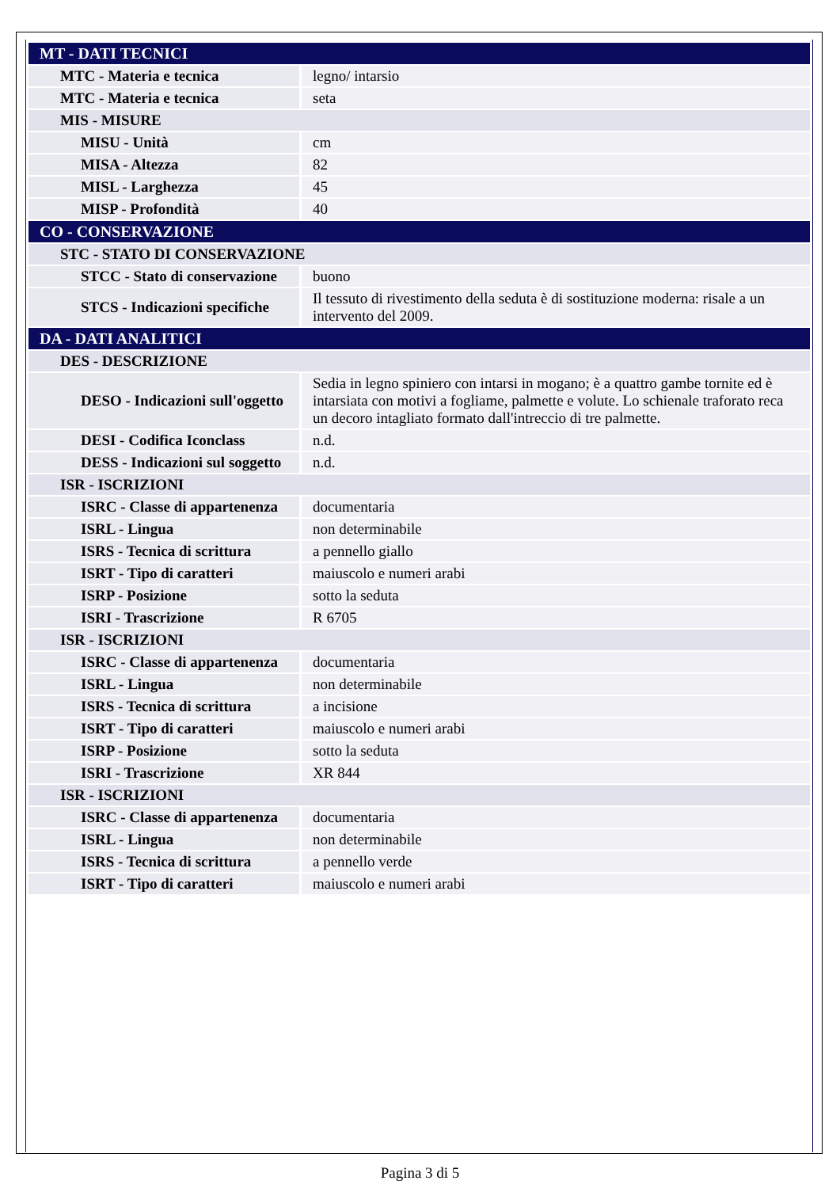| MT - DATI TECNICI | |
| MTC - Materia e tecnica | legno/ intarsio |
| MTC - Materia e tecnica | seta |
| MIS - MISURE | |
| MISU - Unità | cm |
| MISA - Altezza | 82 |
| MISL - Larghezza | 45 |
| MISP - Profondità | 40 |
| CO - CONSERVAZIONE | |
| STC - STATO DI CONSERVAZIONE | |
| STCC - Stato di conservazione | buono |
| STCS - Indicazioni specifiche | Il tessuto di rivestimento della seduta è di sostituzione moderna: risale a un intervento del 2009. |
| DA - DATI ANALITICI | |
| DES - DESCRIZIONE | |
| DESO - Indicazioni sull'oggetto | Sedia in legno spiniero con intarsi in mogano; è a quattro gambe tornite ed è intarsiata con motivi a fogliame, palmette e volute. Lo schienale traforato reca un decoro intagliato formato dall'intreccio di tre palmette. |
| DESI - Codifica Iconclass | n.d. |
| DESS - Indicazioni sul soggetto | n.d. |
| ISR - ISCRIZIONI | |
| ISRC - Classe di appartenenza | documentaria |
| ISRL - Lingua | non determinabile |
| ISRS - Tecnica di scrittura | a pennello giallo |
| ISRT - Tipo di caratteri | maiuscolo e numeri arabi |
| ISRP - Posizione | sotto la seduta |
| ISRI - Trascrizione | R 6705 |
| ISR - ISCRIZIONI | |
| ISRC - Classe di appartenenza | documentaria |
| ISRL - Lingua | non determinabile |
| ISRS - Tecnica di scrittura | a incisione |
| ISRT - Tipo di caratteri | maiuscolo e numeri arabi |
| ISRP - Posizione | sotto la seduta |
| ISRI - Trascrizione | XR 844 |
| ISR - ISCRIZIONI | |
| ISRC - Classe di appartenenza | documentaria |
| ISRL - Lingua | non determinabile |
| ISRS - Tecnica di scrittura | a pennello verde |
| ISRT - Tipo di caratteri | maiuscolo e numeri arabi |
Pagina 3 di 5